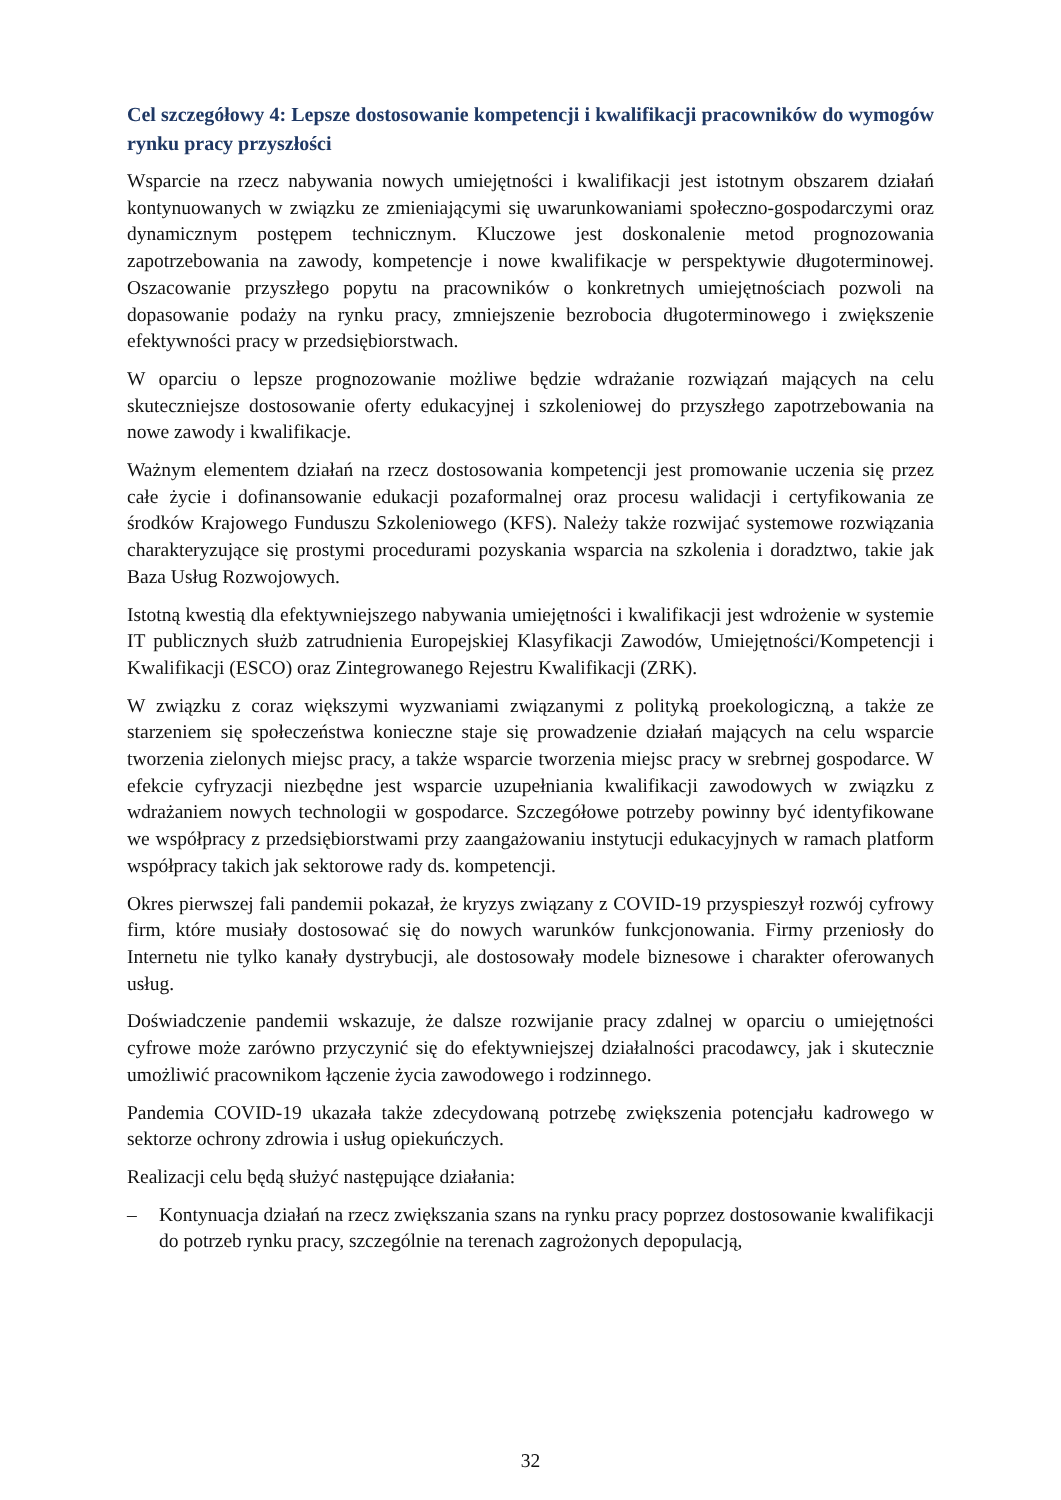Cel szczegółowy 4: Lepsze dostosowanie kompetencji i kwalifikacji pracowników do wymogów rynku pracy przyszłości
Wsparcie na rzecz nabywania nowych umiejętności i kwalifikacji jest istotnym obszarem działań kontynuowanych w związku ze zmieniającymi się uwarunkowaniami społeczno-gospodarczymi oraz dynamicznym postępem technicznym. Kluczowe jest doskonalenie metod prognozowania zapotrzebowania na zawody, kompetencje i nowe kwalifikacje w perspektywie długoterminowej. Oszacowanie przyszłego popytu na pracowników o konkretnych umiejętnościach pozwoli na dopasowanie podaży na rynku pracy, zmniejszenie bezrobocia długoterminowego i zwiększenie efektywności pracy w przedsiębiorstwach.
W oparciu o lepsze prognozowanie możliwe będzie wdrażanie rozwiązań mających na celu skuteczniejsze dostosowanie oferty edukacyjnej i szkoleniowej do przyszłego zapotrzebowania na nowe zawody i kwalifikacje.
Ważnym elementem działań na rzecz dostosowania kompetencji jest promowanie uczenia się przez całe życie i dofinansowanie edukacji pozaformalnej oraz procesu walidacji i certyfikowania ze środków Krajowego Funduszu Szkoleniowego (KFS). Należy także rozwijać systemowe rozwiązania charakteryzujące się prostymi procedurami pozyskania wsparcia na szkolenia i doradztwo, takie jak Baza Usług Rozwojowych.
Istotną kwestią dla efektywniejszego nabywania umiejętności i kwalifikacji jest wdrożenie w systemie IT publicznych służb zatrudnienia Europejskiej Klasyfikacji Zawodów, Umiejętności/Kompetencji i Kwalifikacji (ESCO) oraz Zintegrowanego Rejestru Kwalifikacji (ZRK).
W związku z coraz większymi wyzwaniami związanymi z polityką proekologiczną, a także ze starzeniem się społeczeństwa konieczne staje się prowadzenie działań mających na celu wsparcie tworzenia zielonych miejsc pracy, a także wsparcie tworzenia miejsc pracy w srebrnej gospodarce. W efekcie cyfryzacji niezbędne jest wsparcie uzupełniania kwalifikacji zawodowych w związku z wdrażaniem nowych technologii w gospodarce. Szczegółowe potrzeby powinny być identyfikowane we współpracy z przedsiębiorstwami przy zaangażowaniu instytucji edukacyjnych w ramach platform współpracy takich jak sektorowe rady ds. kompetencji.
Okres pierwszej fali pandemii pokazał, że kryzys związany z COVID-19 przyspieszył rozwój cyfrowy firm, które musiały dostosować się do nowych warunków funkcjonowania. Firmy przeniosły do Internetu nie tylko kanały dystrybucji, ale dostosowały modele biznesowe i charakter oferowanych usług.
Doświadczenie pandemii wskazuje, że dalsze rozwijanie pracy zdalnej w oparciu o umiejętności cyfrowe może zarówno przyczynić się do efektywniejszej działalności pracodawcy, jak i skutecznie umożliwić pracownikom łączenie życia zawodowego i rodzinnego.
Pandemia COVID-19 ukazała także zdecydowaną potrzebę zwiększenia potencjału kadrowego w sektorze ochrony zdrowia i usług opiekuńczych.
Realizacji celu będą służyć następujące działania:
– Kontynuacja działań na rzecz zwiększania szans na rynku pracy poprzez dostosowanie kwalifikacji do potrzeb rynku pracy, szczególnie na terenach zagrożonych depopulacją,
32